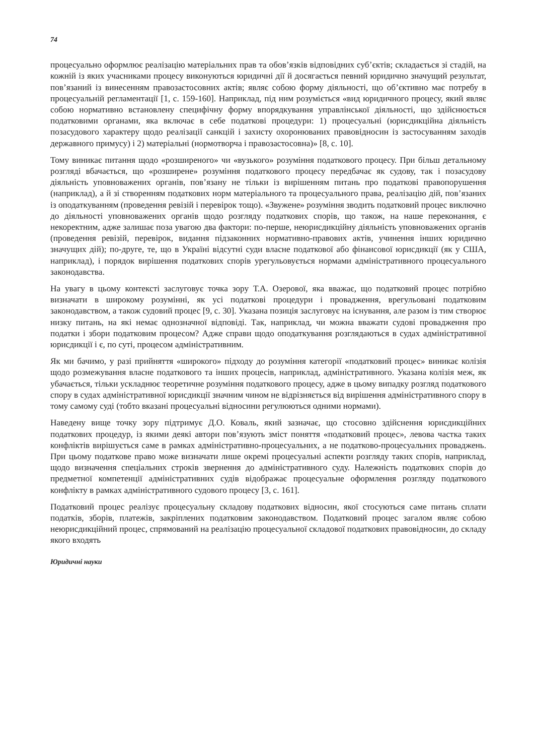74
процесуально оформлює реалізацію матеріальних прав та обов’язків відповідних суб’єктів; складається зі стадій, на кожній із яких учасниками процесу виконуються юридичні дії й досягається певний юридично значущий результат, пов’язаний із винесенням правозастосовних актів; являє собою форму діяльності, що об’єктивно має потребу в процесуальній регламентації [1, с. 159-160]. Наприклад, під ним розуміється «вид юридичного процесу, який являє собою нормативно встановлену специфічну форму впорядкування управлінської діяльності, що здійснюється податковими органами, яка включає в себе податкові процедури: 1) процесуальні (юрисдикційна діяльність позасудового характеру щодо реалізації санкцій і захисту охоронюваних правовідносин із застосуванням заходів державного примусу) і 2) матеріальні (нормотворча і правозастосовна)» [8, с. 10].
Тому виникає питання щодо «розширеного» чи «вузького» розуміння податкового процесу. При більш детальному розгляді вбачається, що «розширене» розуміння податкового процесу передбачає як судову, так і позасудову діяльність уповноважених органів, пов’язану не тільки із вирішенням питань про податкові правопорушення (наприклад), а й зі створенням податкових норм матеріального та процесуального права, реалізацію дій, пов’язаних із оподаткуванням (проведення ревізій і перевірок тощо). «Звужене» розуміння зводить податковий процес виключно до діяльності уповноважених органів щодо розгляду податкових спорів, що також, на наше переконання, є некоректним, адже залишає поза увагою два фактори: по-перше, неюрисдикційну діяльність уповноважених органів (проведення ревізій, перевірок, видання підзаконних нормативно-правових актів, учинення інших юридично значущих дій); по-друге, те, що в Україні відсутні суди власне податкової або фінансової юрисдикції (як у США, наприклад), і порядок вирішення податкових спорів урегульовується нормами адміністративного процесуального законодавства.
На увагу в цьому контексті заслуговує точка зору Т.А. Озерової, яка вважає, що податковий процес потрібно визначати в широкому розумінні, як усі податкові процедури і провадження, врегульовані податковим законодавством, а також судовий процес [9, с. 30]. Указана позиція заслуговує на існування, але разом із тим створює низку питань, на які немає однозначної відповіді. Так, наприклад, чи можна вважати судові провадження про податки і збори податковим процесом? Адже справи щодо оподаткування розглядаються в судах адміністративної юрисдикції і є, по суті, процесом адміністративним.
Як ми бачимо, у разі прийняття «широкого» підходу до розуміння категорії «податковий процес» виникає колізія щодо розмежування власне податкового та інших процесів, наприклад, адміністративного. Указана колізія меж, як убачається, тільки ускладнює теоретичне розуміння податкового процесу, адже в цьому випадку розгляд податкового спору в судах адміністративної юрисдикції значним чином не відрізняється від вирішення адміністративного спору в тому самому суді (тобто вказані процесуальні відносини регулюються одними нормами).
Наведену вище точку зору підтримує Д.О. Коваль, який зазначає, що стосовно здійснення юрисдикційних податкових процедур, із якими деякі автори пов’язують зміст поняття «податковий процес», левова частка таких конфліктів вирішується саме в рамках адміністративно-процесуальних, а не податково-процесуальних проваджень. При цьому податкове право може визначати лише окремі процесуальні аспекти розгляду таких спорів, наприклад, щодо визначення спеціальних строків звернення до адміністративного суду. Належність податкових спорів до предметної компетенції адміністративних судів відображає процесуальне оформлення розгляду податкового конфлікту в рамках адміністративного судового процесу [3, с. 161].
Податковий процес реалізує процесуальну складову податкових відносин, якої стосуються саме питань сплати податків, зборів, платежів, закріплених податковим законодавством. Податковий процес загалом являє собою неюрисдикційний процес, спрямований на реалізацію процесуальної складової податкових правовідносин, до складу якого входять
Юридичні науки